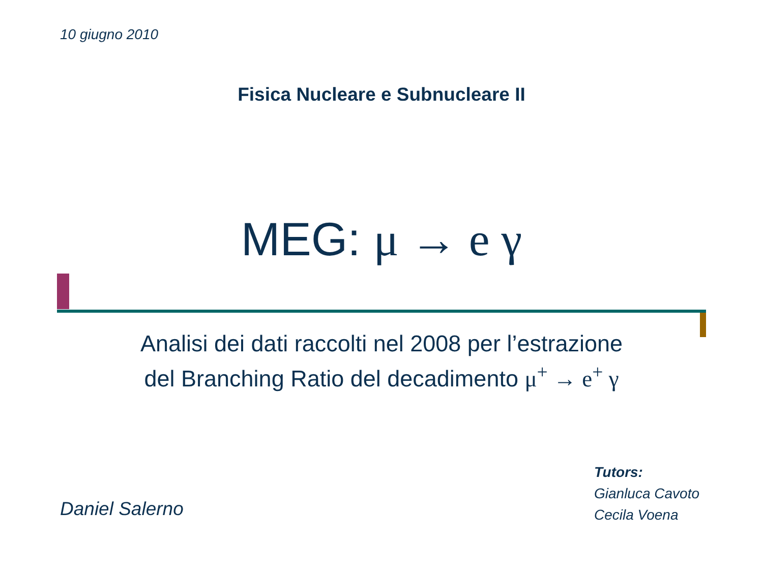10 giugno 2010
Fisica Nucleare e Subnucleare II
MEG: μ → e γ
Analisi dei dati raccolti nel 2008 per l’estrazione
del Branching Ratio del decadimento μ<sup>+</sup> → e<sup>+</sup> γ
Daniel Salerno
Tutors:
Gianluca Cavoto
Cecila Voena